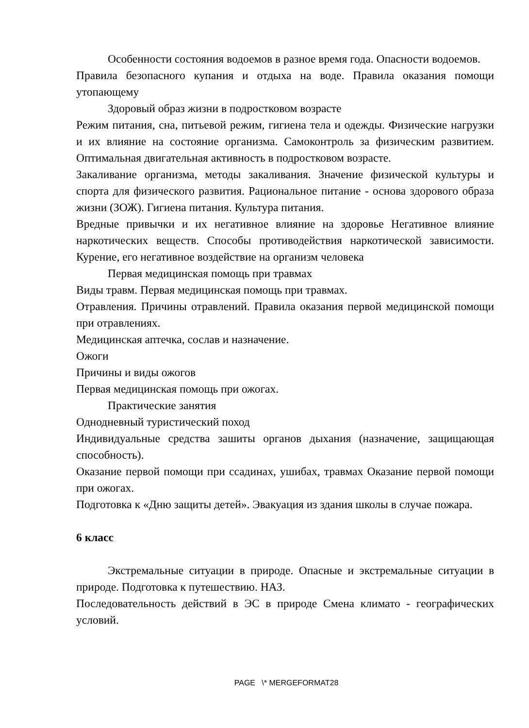Особенности состояния водоемов в разное время года. Опасности водоемов.
Правила безопасного купания и отдыха на воде. Правила оказания помощи утопающему
Здоровый образ жизни в подростковом возрасте
Режим питания, сна, питьевой режим, гигиена тела и одежды. Физические нагрузки и их влияние на состояние организма. Самоконтроль за физическим развитием. Оптимальная двигательная активность в подростковом возрасте.
Закаливание организма, методы закаливания. Значение физической культуры и спорта для физического развития. Рациональное питание - основа здорового образа жизни (ЗОЖ). Гигиена питания. Культура питания.
Вредные привычки и их негативное влияние на здоровье Негативное влияние наркотических веществ. Способы противодействия наркотической зависимости. Курение, его негативное воздействие на организм человека
Первая медицинская помощь при травмах
Виды травм. Первая медицинская помощь при травмах.
Отравления. Причины отравлений. Правила оказания первой медицинской помощи при отравлениях.
Медицинская аптечка, сослав и назначение.
Ожоги
Причины и виды ожогов
Первая медицинская помощь при ожогах.
Практические занятия
Однодневный туристический поход
Индивидуальные средства зашиты органов дыхания (назначение, защищающая способность).
Оказание первой помощи при ссадинах, ушибах, травмах Оказание первой помощи при ожогах.
Подготовка к «Дню защиты детей». Эвакуация из здания школы в случае пожара.
6 класс
Экстремальные ситуации в природе. Опасные и экстремальные ситуации в природе. Подготовка к путешествию. НАЗ.
Последовательность действий в ЭС в природе Смена климато - географических условий.
PAGE \* MERGEFORMAT28